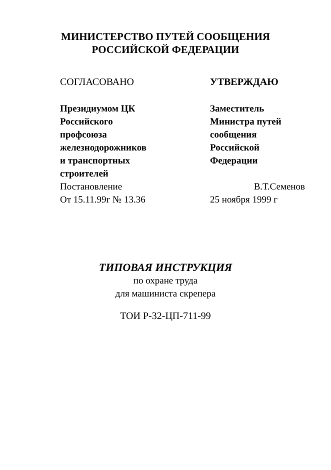МИНИСТЕРСТВО ПУТЕЙ СООБЩЕНИЯ
РОССИЙСКОЙ ФЕДЕРАЦИИ
СОГЛАСОВАНО
Президиумом ЦК
Российского
профсоюза
железнодорожников
и транспортных
строителей
Постановление
От 15.11.99г № 13.36
УТВЕРЖДАЮ
Заместитель
Министра путей
сообщения
Российской
Федерации
В.Т.Семенов
25 ноября 1999 г
ТИПОВАЯ ИНСТРУКЦИЯ
по охране труда
для машиниста скрепера
ТОИ Р-32-ЦП-711-99